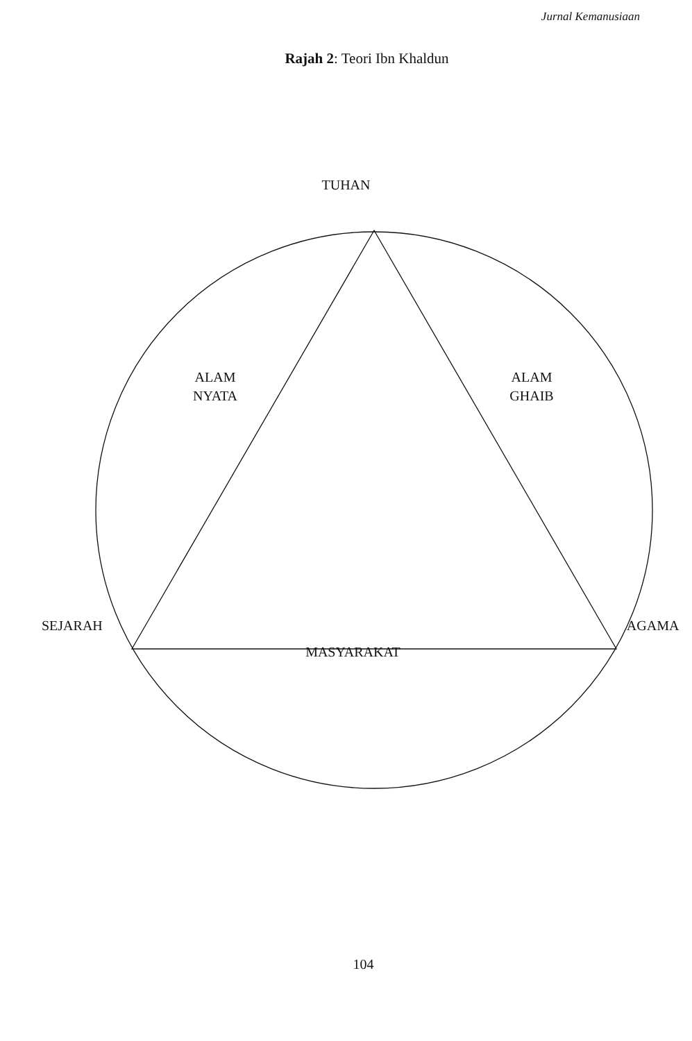Jurnal Kemanusiaan
Rajah 2: Teori Ibn Khaldun
TUHAN
ALAM
NYATA
ALAM
GHAIB
SEJARAH AGAMA
MASYARAKAT
104